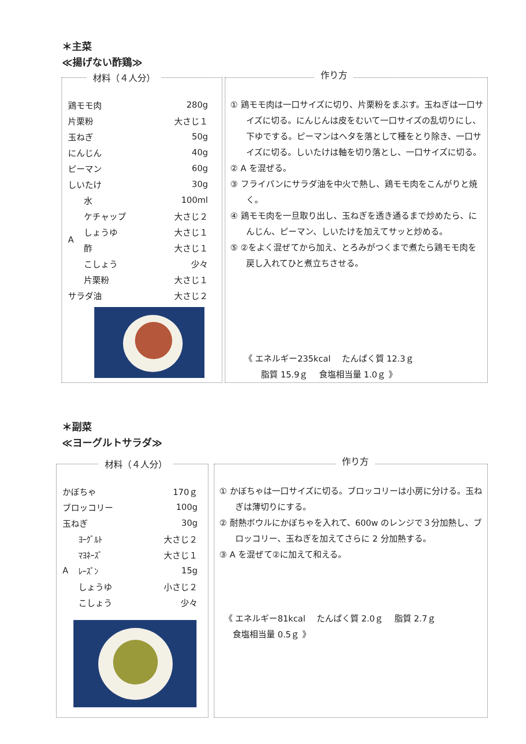＊主菜
≪揚げない酢鶏≫
材料（４人分）
| 鶏モモ肉 | | 280g |
| 片栗粉 | | 大さじ１ |
| 玉ねぎ | | 50g |
| にんじん | | 40g |
| ピーマン | | 60g |
| しいたけ | | 30g |
| A | 水 | 100ml |
| | ケチャップ | 大さじ２ |
| | しょうゆ | 大さじ１ |
| | 酢 | 大さじ１ |
| | こしょう | 少々 |
| | 片栗粉 | 大さじ１ |
| サラダ油 | | 大さじ２ |
作り方
① 鶏モモ肉は一口サイズに切り、片栗粉をまぶす。玉ねぎは一口サイズに切る。にんじんは皮をむいて一口サイズの乱切りにし、下ゆでする。ピーマンはヘタを落として種をとり除き、一口サイズに切る。しいたけは軸を切り落とし、一口サイズに切る。
② A を混ぜる。
③ フライパンにサラダ油を中火で熱し、鶏モモ肉をこんがりと焼く。
④ 鶏モモ肉を一旦取り出し、玉ねぎを透き通るまで炒めたら、にんじん、ピーマン、しいたけを加えてサッと炒める。
⑤ ②をよく混ぜてから加え、とろみがつくまで煮たら鶏モモ肉を戻し入れてひと煮立ちさせる。
《 エネルギー235kcal　 たんぱく質 12.3ｇ
　　脂質 15.9ｇ　 食塩相当量 1.0ｇ 》
＊副菜
≪ヨーグルトサラダ≫
材料（４人分）
| かぼちゃ | | 170ｇ |
| ブロッコリー | | 100g |
| 玉ねぎ | | 30g |
| A | ﾖｰｸﾞﾙﾄ | 大さじ２ |
| | ﾏﾖﾈｰｽﾞ | 大さじ１ |
| | ﾚｰｽﾞﾝ | 15g |
| | しょうゆ | 小さじ２ |
| | こしょう | 少々 |
作り方
① かぼちゃは一口サイズに切る。ブロッコリーは小房に分ける。玉ねぎは薄切りにする。
② 耐熱ボウルにかぼちゃを入れて、600w のレンジで３分加熱し、ブロッコリー、玉ねぎを加えてさらに 2 分加熱する。
③ A を混ぜて②に加えて和える。
《 エネルギー81kcal　 たんぱく質 2.0ｇ　 脂質 2.7ｇ
　食塩相当量 0.5ｇ 》